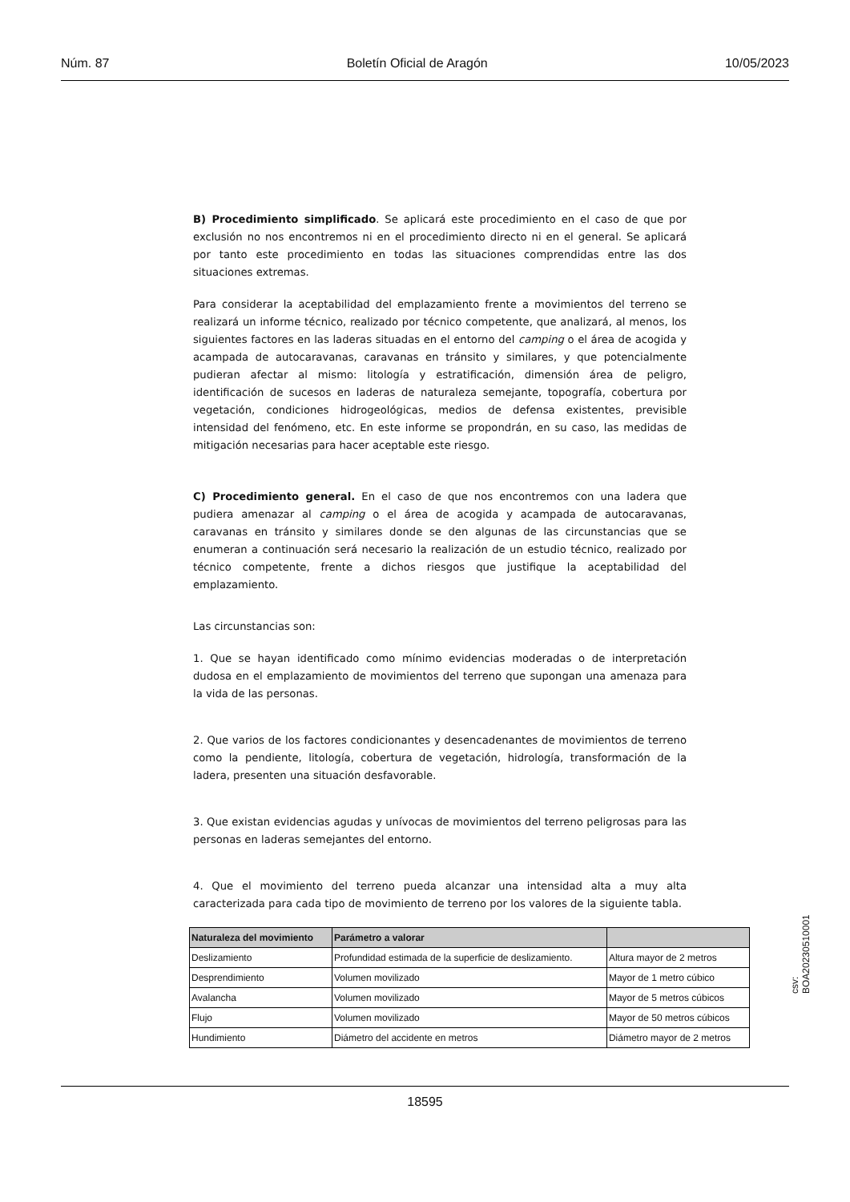Núm. 87 Boletín Oficial de Aragón 10/05/2023
B) Procedimiento simplificado. Se aplicará este procedimiento en el caso de que por exclusión no nos encontremos ni en el procedimiento directo ni en el general. Se aplicará por tanto este procedimiento en todas las situaciones comprendidas entre las dos situaciones extremas.
Para considerar la aceptabilidad del emplazamiento frente a movimientos del terreno se realizará un informe técnico, realizado por técnico competente, que analizará, al menos, los siguientes factores en las laderas situadas en el entorno del camping o el área de acogida y acampada de autocaravanas, caravanas en tránsito y similares, y que potencialmente pudieran afectar al mismo: litología y estratificación, dimensión área de peligro, identificación de sucesos en laderas de naturaleza semejante, topografía, cobertura por vegetación, condiciones hidrogeológicas, medios de defensa existentes, previsible intensidad del fenómeno, etc. En este informe se propondrán, en su caso, las medidas de mitigación necesarias para hacer aceptable este riesgo.
C) Procedimiento general. En el caso de que nos encontremos con una ladera que pudiera amenazar al camping o el área de acogida y acampada de autocaravanas, caravanas en tránsito y similares donde se den algunas de las circunstancias que se enumeran a continuación será necesario la realización de un estudio técnico, realizado por técnico competente, frente a dichos riesgos que justifique la aceptabilidad del emplazamiento.
Las circunstancias son:
1. Que se hayan identificado como mínimo evidencias moderadas o de interpretación dudosa en el emplazamiento de movimientos del terreno que supongan una amenaza para la vida de las personas.
2. Que varios de los factores condicionantes y desencadenantes de movimientos de terreno como la pendiente, litología, cobertura de vegetación, hidrología, transformación de la ladera, presenten una situación desfavorable.
3. Que existan evidencias agudas y unívocas de movimientos del terreno peligrosas para las personas en laderas semejantes del entorno.
4. Que el movimiento del terreno pueda alcanzar una intensidad alta a muy alta caracterizada para cada tipo de movimiento de terreno por los valores de la siguiente tabla.
| Naturaleza del movimiento | Parámetro a valorar | |
| --- | --- | --- |
| Deslizamiento | Profundidad estimada de la superficie de deslizamiento. | Altura mayor de 2 metros |
| Desprendimiento | Volumen movilizado | Mayor de 1 metro cúbico |
| Avalancha | Volumen movilizado | Mayor de 5 metros cúbicos |
| Flujo | Volumen movilizado | Mayor de 50 metros cúbicos |
| Hundimiento | Diámetro del accidente en metros | Diámetro mayor de 2 metros |
csv: BOA20230510001
18595